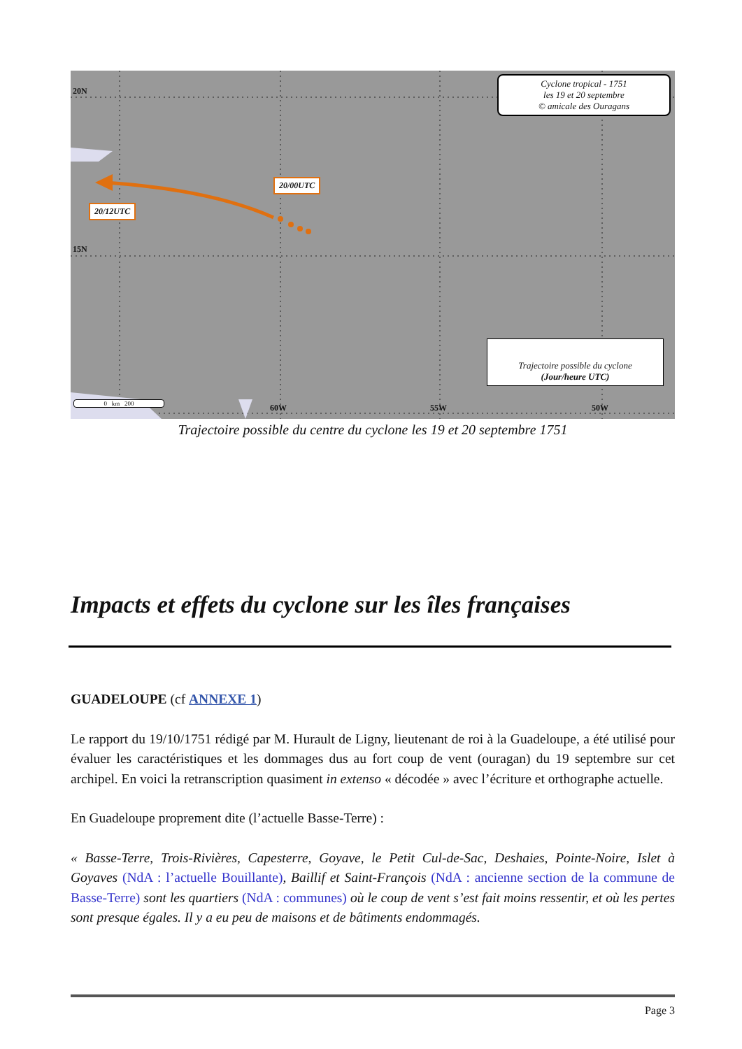20N
15N
60W 55W 50W
20/00UTC
20/12UTC
Cyclone tropical - 1751
les 19 et 20 septembre
© amicale des Ouragans
Trajectoire possible du cyclone
(Jour/heure UTC)
0 km 200
Trajectoire possible du centre du cyclone les 19 et 20 septembre 1751
Impacts et effets du cyclone sur les îles françaises
GUADELOUPE (cf ANNEXE 1)
Le rapport du 19/10/1751 rédigé par M. Hurault de Ligny, lieutenant de roi à la Guadeloupe, a été utilisé pour évaluer les caractéristiques et les dommages dus au fort coup de vent (ouragan) du 19 septembre sur cet archipel. En voici la retranscription quasiment in extenso « décodée » avec l’écriture et orthographe actuelle.
En Guadeloupe proprement dite (l’actuelle Basse-Terre) :
« Basse-Terre, Trois-Rivières, Capesterre, Goyave, le Petit Cul-de-Sac, Deshaies, Pointe-Noire, Islet à Goyaves (NdA : l’actuelle Bouillante), Baillif et Saint-François (NdA : ancienne section de la commune de Basse-Terre) sont les quartiers (NdA : communes) où le coup de vent s’est fait moins ressentir, et où les pertes sont presque égales. Il y a eu peu de maisons et de bâtiments endommagés.
Page 3